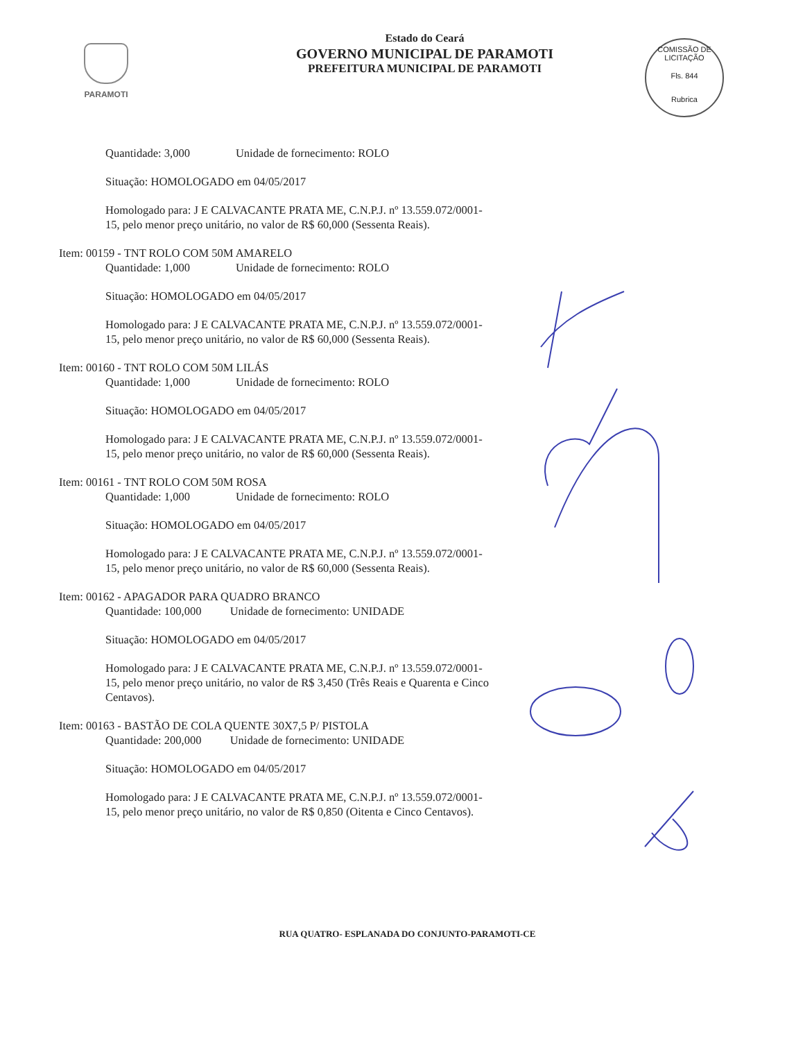PARAMOTI
Estado do Ceará
GOVERNO MUNICIPAL DE PARAMOTI
PREFEITURA MUNICIPAL DE PARAMOTI
COMISSÃO DE LICITAÇÃO
Fls. 844
Rubrica
Quantidade: 3,000 Unidade de fornecimento: ROLO
Situação: HOMOLOGADO em 04/05/2017
Homologado para: J E CALVACANTE PRATA ME, C.N.P.J. nº 13.559.072/0001-15, pelo menor preço unitário, no valor de R$ 60,000 (Sessenta Reais).
Item: 00159 - TNT ROLO COM 50M AMARELO
Quantidade: 1,000 Unidade de fornecimento: ROLO
Situação: HOMOLOGADO em 04/05/2017
Homologado para: J E CALVACANTE PRATA ME, C.N.P.J. nº 13.559.072/0001-15, pelo menor preço unitário, no valor de R$ 60,000 (Sessenta Reais).
Item: 00160 - TNT ROLO COM 50M LILÁS
Quantidade: 1,000 Unidade de fornecimento: ROLO
Situação: HOMOLOGADO em 04/05/2017
Homologado para: J E CALVACANTE PRATA ME, C.N.P.J. nº 13.559.072/0001-15, pelo menor preço unitário, no valor de R$ 60,000 (Sessenta Reais).
Item: 00161 - TNT ROLO COM 50M ROSA
Quantidade: 1,000 Unidade de fornecimento: ROLO
Situação: HOMOLOGADO em 04/05/2017
Homologado para: J E CALVACANTE PRATA ME, C.N.P.J. nº 13.559.072/0001-15, pelo menor preço unitário, no valor de R$ 60,000 (Sessenta Reais).
Item: 00162 - APAGADOR PARA QUADRO BRANCO
Quantidade: 100,000 Unidade de fornecimento: UNIDADE
Situação: HOMOLOGADO em 04/05/2017
Homologado para: J E CALVACANTE PRATA ME, C.N.P.J. nº 13.559.072/0001-15, pelo menor preço unitário, no valor de R$ 3,450 (Três Reais e Quarenta e Cinco Centavos).
Item: 00163 - BASTÃO DE COLA QUENTE 30X7,5 P/ PISTOLA
Quantidade: 200,000 Unidade de fornecimento: UNIDADE
Situação: HOMOLOGADO em 04/05/2017
Homologado para: J E CALVACANTE PRATA ME, C.N.P.J. nº 13.559.072/0001-15, pelo menor preço unitário, no valor de R$ 0,850 (Oitenta e Cinco Centavos).
RUA QUATRO- ESPLANADA DO CONJUNTO-PARAMOTI-CE